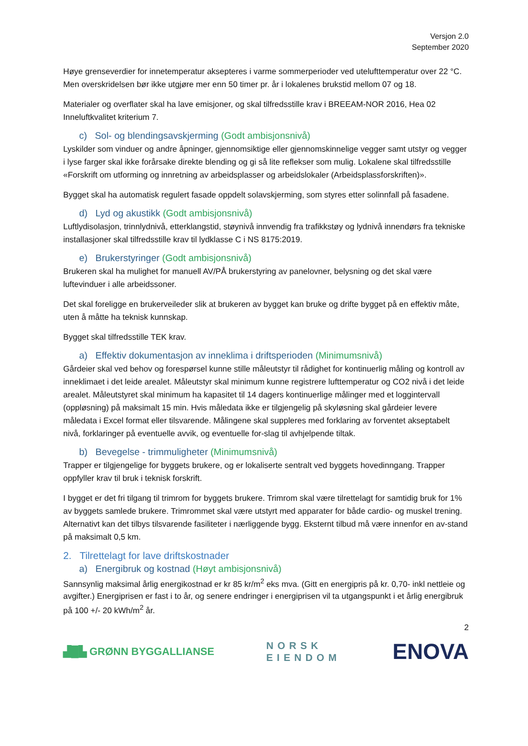Versjon 2.0
September 2020
Høye grenseverdier for innetemperatur aksepteres i varme sommerperioder ved utelufttemperatur over 22 °C. Men overskridelsen bør ikke utgjøre mer enn 50 timer pr. år i lokalenes brukstid mellom 07 og 18.
Materialer og overflater skal ha lave emisjoner, og skal tilfredsstille krav i BREEAM-NOR 2016, Hea 02 Inneluftkvalitet kriterium 7.
c) Sol- og blendingsavskjerming (Godt ambisjonsnivå)
Lyskilder som vinduer og andre åpninger, gjennomsiktige eller gjennomskinnelige vegger samt utstyr og vegger i lyse farger skal ikke forårsake direkte blending og gi så lite reflekser som mulig. Lokalene skal tilfredsstille «Forskrift om utforming og innretning av arbeidsplasser og arbeidslokaler (Arbeidsplassforskriften)».
Bygget skal ha automatisk regulert fasade oppdelt solavskjerming, som styres etter solinnfall på fasadene.
d) Lyd og akustikk (Godt ambisjonsnivå)
Luftlydisolasjon, trinnlydnivå, etterklangstid, støynivå innvendig fra trafikkstøy og lydnivå innendørs fra tekniske installasjoner skal tilfredsstille krav til lydklasse C i NS 8175:2019.
e) Brukerstyringer (Godt ambisjonsnivå)
Brukeren skal ha mulighet for manuell AV/PÅ brukerstyring av panelovner, belysning og det skal være luftevinduer i alle arbeidssoner.
Det skal foreligge en brukerveileder slik at brukeren av bygget kan bruke og drifte bygget på en effektiv måte, uten å måtte ha teknisk kunnskap.
Bygget skal tilfredsstille TEK krav.
a) Effektiv dokumentasjon av inneklima i driftsperioden (Minimumsnivå)
Gårdeier skal ved behov og forespørsel kunne stille måleutstyr til rådighet for kontinuerlig måling og kontroll av inneklimaet i det leide arealet. Måleutstyr skal minimum kunne registrere lufttemperatur og CO2 nivå i det leide arealet. Måleutstyret skal minimum ha kapasitet til 14 dagers kontinuerlige målinger med et loggintervall (oppløsning) på maksimalt 15 min. Hvis måledata ikke er tilgjengelig på skyløsning skal gårdeier levere måledata i Excel format eller tilsvarende. Målingene skal suppleres med forklaring av forventet akseptabelt nivå, forklaringer på eventuelle avvik, og eventuelle for-slag til avhjelpende tiltak.
b) Bevegelse - trimmuligheter (Minimumsnivå)
Trapper er tilgjengelige for byggets brukere, og er lokaliserte sentralt ved byggets hovedinngang. Trapper oppfyller krav til bruk i teknisk forskrift.
I bygget er det fri tilgang til trimrom for byggets brukere. Trimrom skal være tilrettelagt for samtidig bruk for 1% av byggets samlede brukere. Trimrommet skal være utstyrt med apparater for både cardio- og muskel trening. Alternativt kan det tilbys tilsvarende fasiliteter i nærliggende bygg. Eksternt tilbud må være innenfor en av-stand på maksimalt 0,5 km.
2. Tilrettelagt for lave driftskostnader
a) Energibruk og kostnad (Høyt ambisjonsnivå)
Sannsynlig maksimal årlig energikostnad er kr 85 kr/m<sup>2</sup> eks mva. (Gitt en energipris på kr. 0,70- inkl nettleie og avgifter.) Energiprisen er fast i to år, og senere endringer i energiprisen vil ta utgangspunkt i et årlig energibruk på 100 +/- 20 kWh/m<sup>2</sup> år.
2
▟█▙ GRØNN BYGGALLIANSE
NORSK
EIENDOM
ENOVA